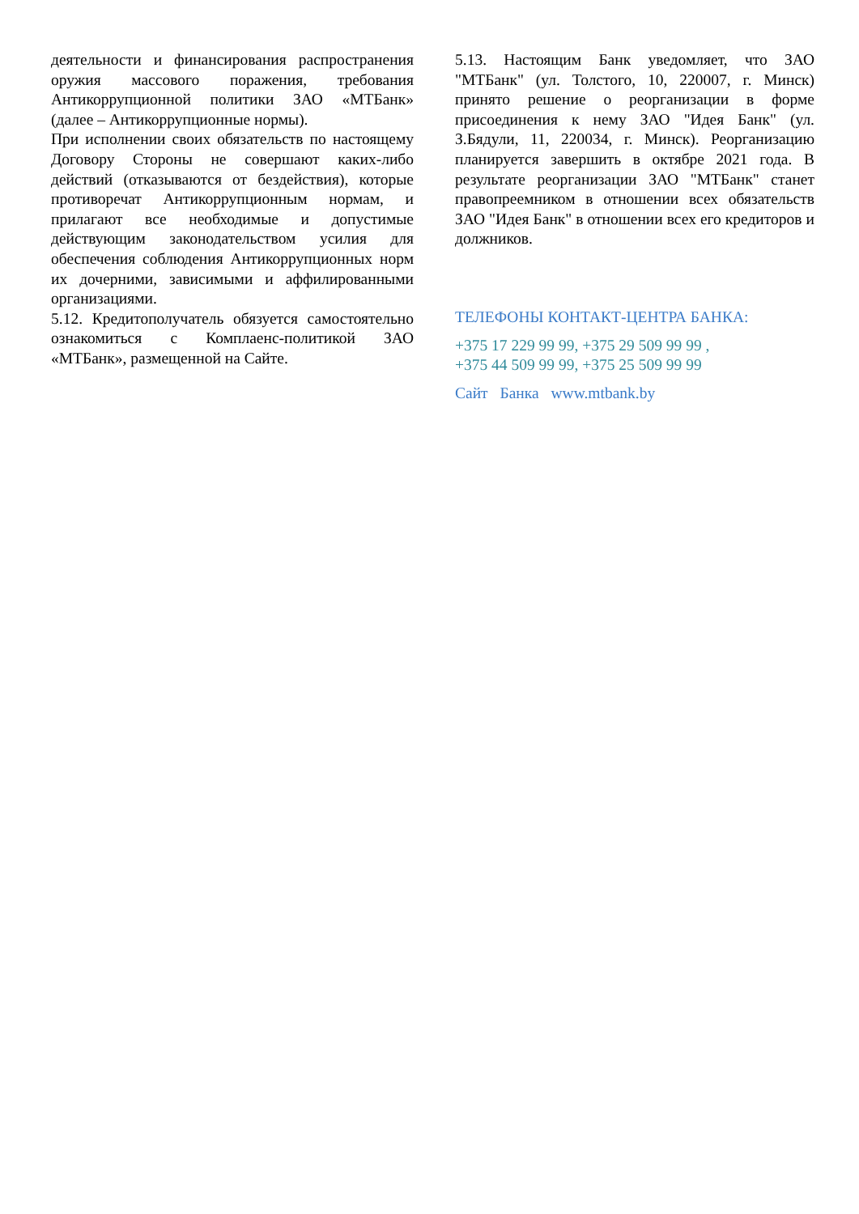деятельности и финансирования распространения оружия массового поражения, требования Антикоррупционной политики ЗАО «МТБанк» (далее – Антикоррупционные нормы).
При исполнении своих обязательств по настоящему Договору Стороны не совершают каких-либо действий (отказываются от бездействия), которые противоречат Антикоррупционным нормам, и прилагают все необходимые и допустимые действующим законодательством усилия для обеспечения соблюдения Антикоррупционных норм их дочерними, зависимыми и аффилированными организациями.
5.12. Кредитополучатель обязуется самостоятельно ознакомиться с Комплаенс-политикой ЗАО «МТБанк», размещенной на Сайте.
5.13. Настоящим Банк уведомляет, что ЗАО "МТБанк" (ул. Толстого, 10, 220007, г. Минск) принято решение о реорганизации в форме присоединения к нему ЗАО "Идея Банк" (ул. З.Бядули, 11, 220034, г. Минск). Реорганизацию планируется завершить в октябре 2021 года. В результате реорганизации ЗАО "МТБанк" станет правопреемником в отношении всех обязательств ЗАО "Идея Банк" в отношении всех его кредиторов и должников.
ТЕЛЕФОНЫ КОНТАКТ-ЦЕНТРА БАНКА:
+375 17 229 99 99, +375 29 509 99 99 ,
+375 44 509 99 99, +375 25 509 99 99
Сайт Банка www.mtbank.by